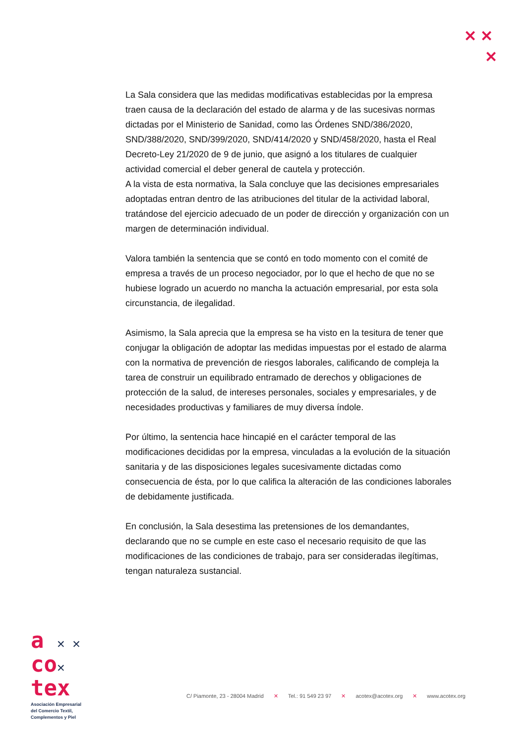✕ ✕
✕
La Sala considera que las medidas modificativas establecidas por la empresa traen causa de la declaración del estado de alarma y de las sucesivas normas dictadas por el Ministerio de Sanidad, como las Órdenes SND/386/2020, SND/388/2020, SND/399/2020, SND/414/2020 y SND/458/2020, hasta el Real Decreto-Ley 21/2020 de 9 de junio, que asignó a los titulares de cualquier actividad comercial el deber general de cautela y protección.
A la vista de esta normativa, la Sala concluye que las decisiones empresariales adoptadas entran dentro de las atribuciones del titular de la actividad laboral, tratándose del ejercicio adecuado de un poder de dirección y organización con un margen de determinación individual.
Valora también la sentencia que se contó en todo momento con el comité de empresa a través de un proceso negociador, por lo que el hecho de que no se hubiese logrado un acuerdo no mancha la actuación empresarial, por esta sola circunstancia, de ilegalidad.
Asimismo, la Sala aprecia que la empresa se ha visto en la tesitura de tener que conjugar la obligación de adoptar las medidas impuestas por el estado de alarma con la normativa de prevención de riesgos laborales, calificando de compleja la tarea de construir un equilibrado entramado de derechos y obligaciones de protección de la salud, de intereses personales, sociales y empresariales, y de necesidades productivas y familiares de muy diversa índole.
Por último, la sentencia hace hincapié en el carácter temporal de las modificaciones decididas por la empresa, vinculadas a la evolución de la situación sanitaria y de las disposiciones legales sucesivamente dictadas como consecuencia de ésta, por lo que califica la alteración de las condiciones laborales de debidamente justificada.
En conclusión, la Sala desestima las pretensiones de los demandantes, declarando que no se cumple en este caso el necesario requisito de que las modificaciones de las condiciones de trabajo, para ser consideradas ilegítimas, tengan naturaleza sustancial.
a ✕ ✕
co✕
tex
Asociación Empresarial
del Comercio Textil,
Complementos y Piel
C/ Piamonte, 23 - 28004 Madrid ✕ Tel.: 91 549 23 97 ✕ acotex@acotex.org ✕ www.acotex.org